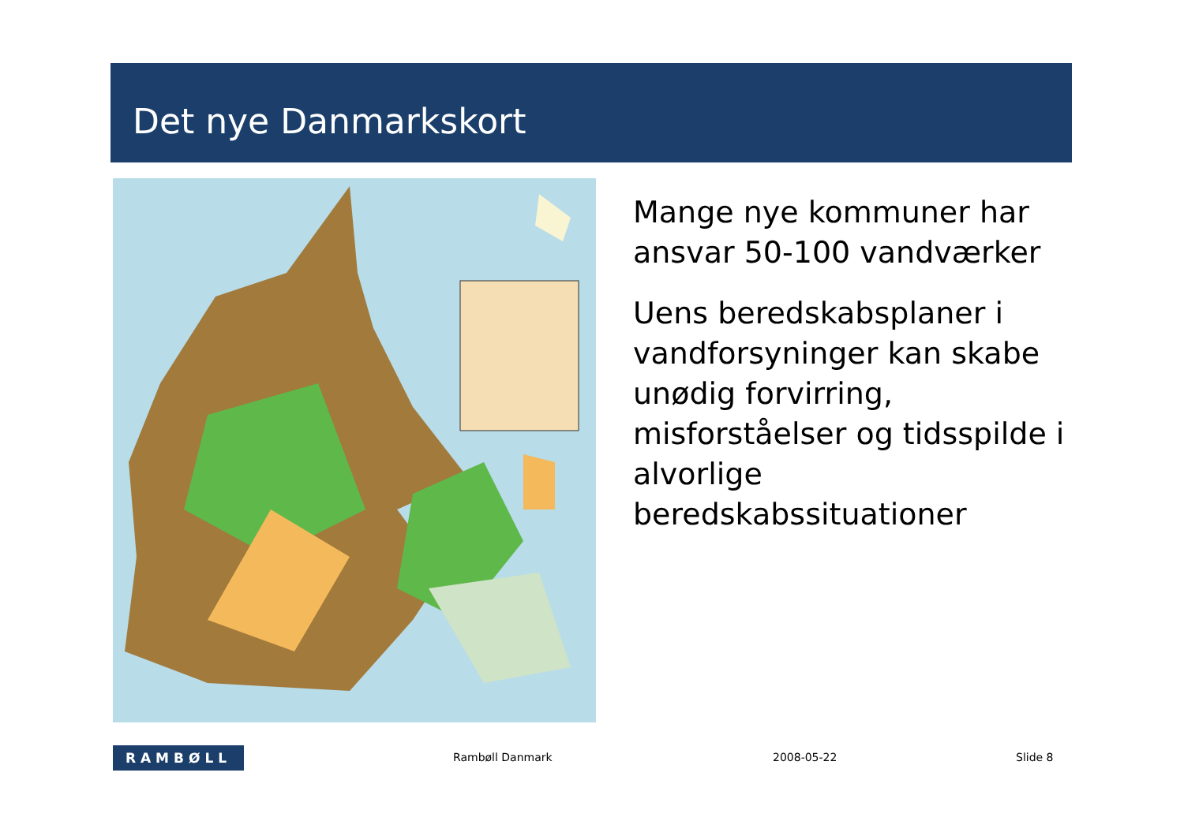Det nye Danmarkskort
Mange nye kommuner har ansvar 50-100 vandværker
Uens beredskabsplaner i vandforsyninger kan skabe unødig forvirring, misforståelser og tidsspilde i alvorlige beredskabssituationer
RAMBØLL Rambøll Danmark 2008-05-22 Slide 8